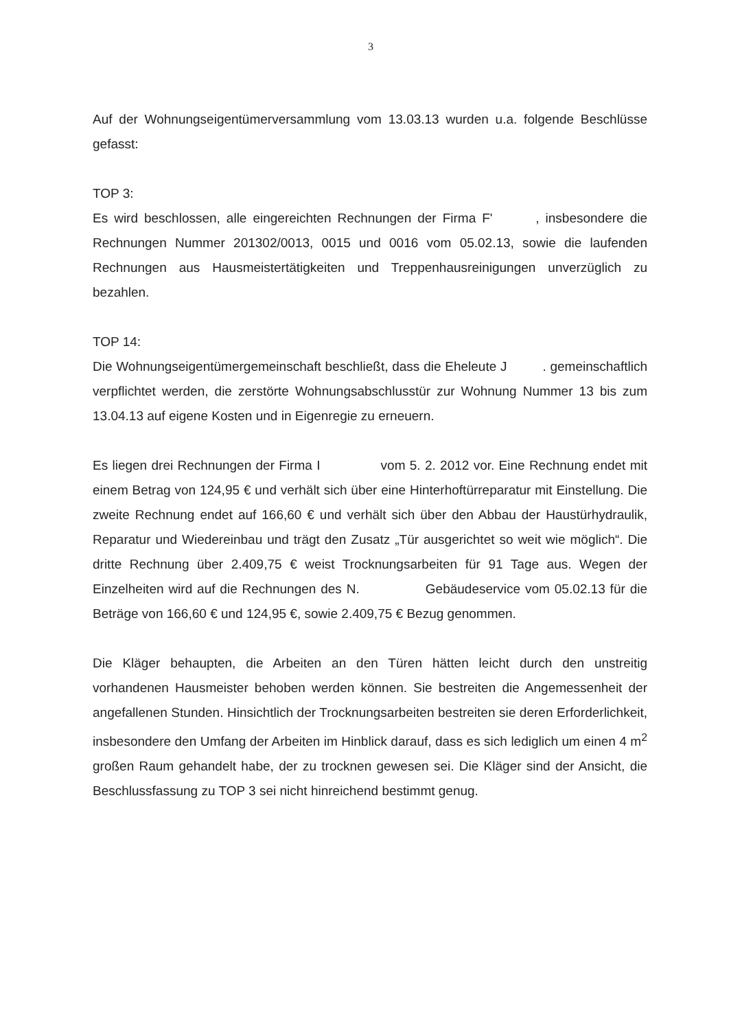3
Auf der Wohnungseigentümerversammlung vom 13.03.13 wurden u.a. folgende Beschlüsse gefasst:
TOP 3:
Es wird beschlossen, alle eingereichten Rechnungen der Firma F' , insbesondere die Rechnungen Nummer 201302/0013, 0015 und 0016 vom 05.02.13, sowie die laufenden Rechnungen aus Hausmeistertätigkeiten und Treppenhausreinigungen unverzüglich zu bezahlen.
TOP 14:
Die Wohnungseigentümergemeinschaft beschließt, dass die Eheleute J . gemeinschaftlich verpflichtet werden, die zerstörte Wohnungsabschlusstür zur Wohnung Nummer 13 bis zum 13.04.13 auf eigene Kosten und in Eigenregie zu erneuern.
Es liegen drei Rechnungen der Firma I vom 5. 2. 2012 vor. Eine Rechnung endet mit einem Betrag von 124,95 € und verhält sich über eine Hinterhoftürreparatur mit Einstellung. Die zweite Rechnung endet auf 166,60 € und verhält sich über den Abbau der Haustürhydraulik, Reparatur und Wiedereinbau und trägt den Zusatz „Tür ausgerichtet so weit wie möglich“. Die dritte Rechnung über 2.409,75 € weist Trocknungsarbeiten für 91 Tage aus. Wegen der Einzelheiten wird auf die Rechnungen des N. Gebäudeservice vom 05.02.13 für die Beträge von 166,60 € und 124,95 €, sowie 2.409,75 € Bezug genommen.
Die Kläger behaupten, die Arbeiten an den Türen hätten leicht durch den unstreitig vorhandenen Hausmeister behoben werden können. Sie bestreiten die Angemessenheit der angefallenen Stunden. Hinsichtlich der Trocknungsarbeiten bestreiten sie deren Erforderlichkeit, insbesondere den Umfang der Arbeiten im Hinblick darauf, dass es sich lediglich um einen 4 m<sup>2</sup> großen Raum gehandelt habe, der zu trocknen gewesen sei. Die Kläger sind der Ansicht, die Beschlussfassung zu TOP 3 sei nicht hinreichend bestimmt genug.